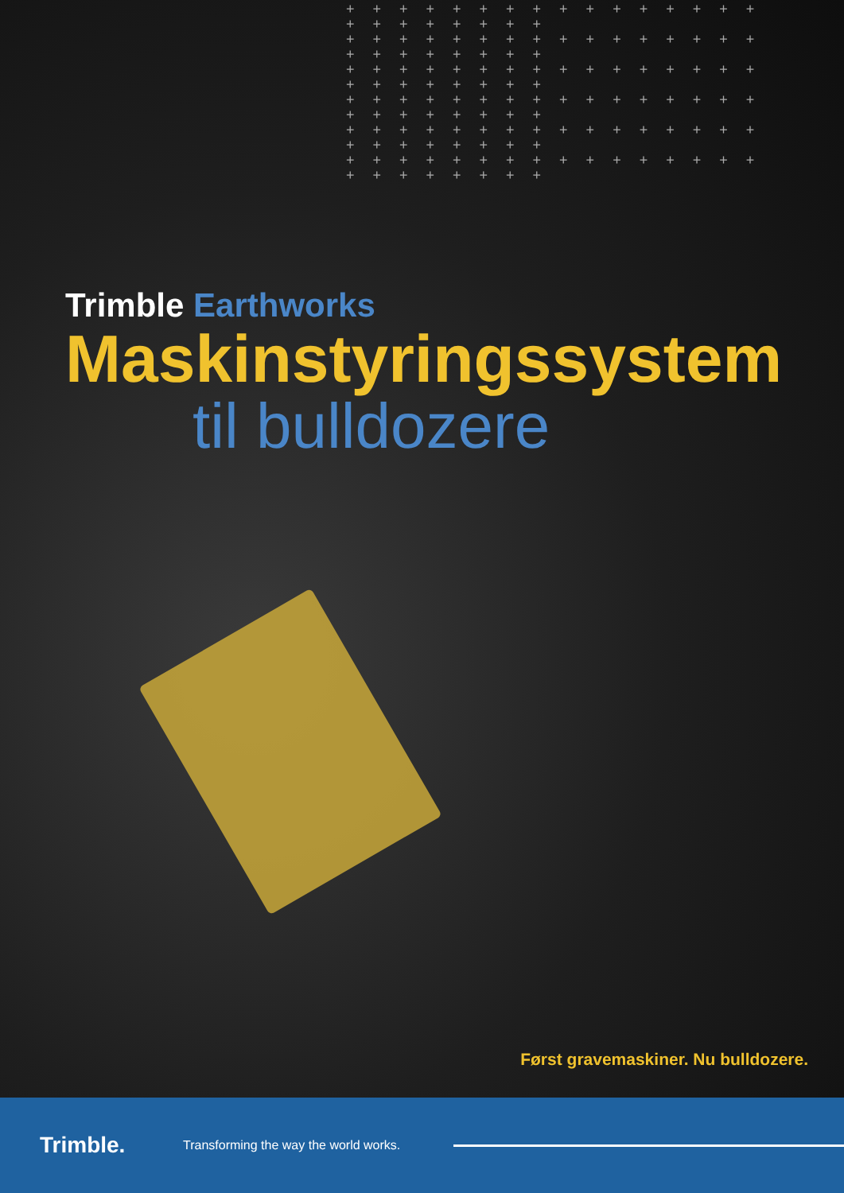+ + + + + + + + + + + + + + + + + + + + + + + +
+ + + + + + + + + + + + + + + + + + + + + + + +
+ + + + + + + + + + + + + + + + + + + + + + + +
+ + + + + + + + + + + + + + + + + + + + + + + +
+ + + + + + + + + + + + + + + + + + + + + + + +
+ + + + + + + + + + + + + + + + + + + + + + + +
Trimble Earthworks
Maskinstyringssystem
til bulldozere
Først gravemaskiner. Nu bulldozere.
Trimble.
Transforming the way the world works.